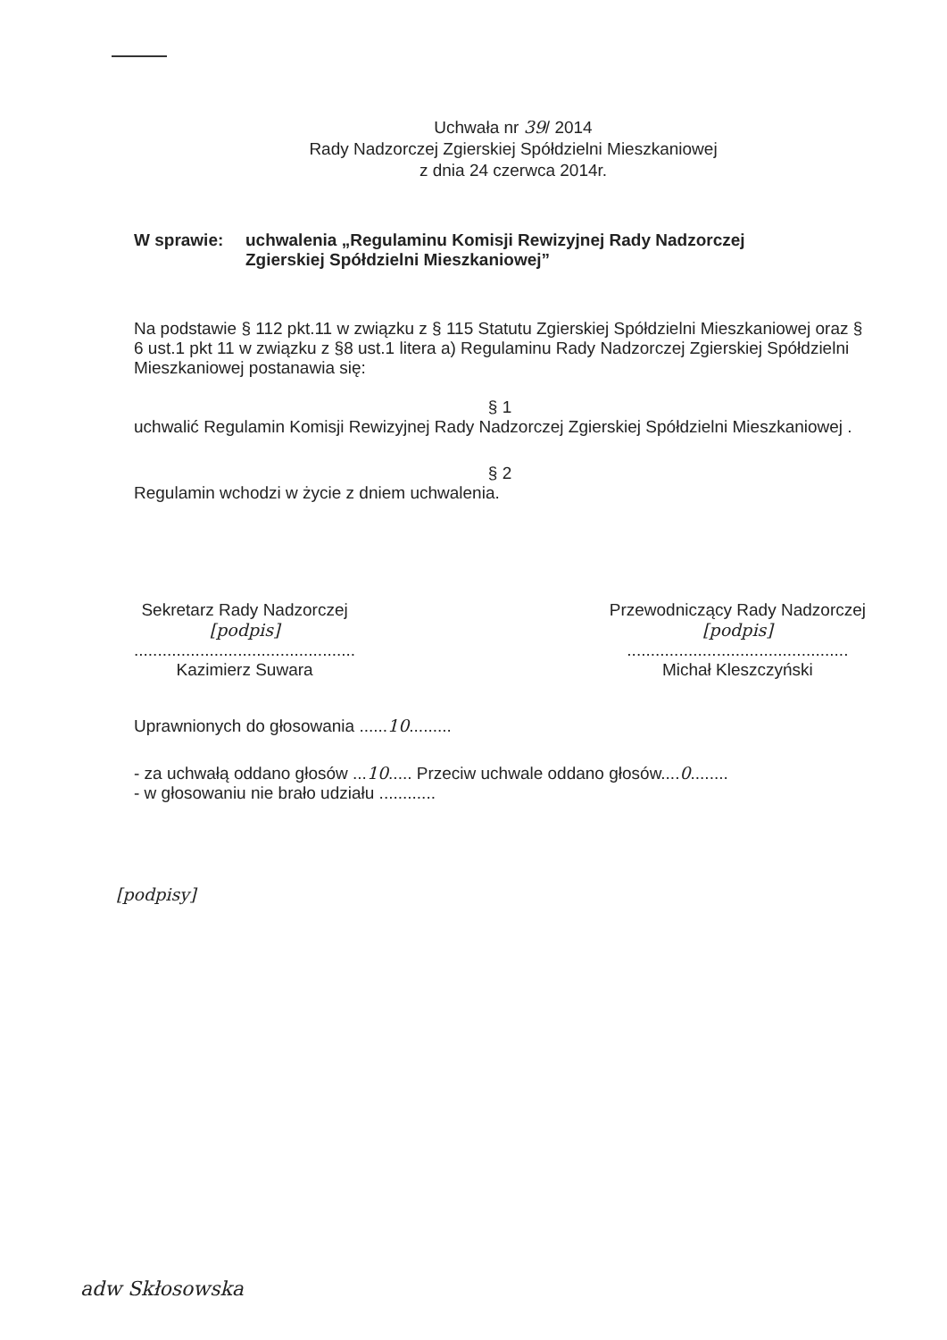Uchwała nr 39/ 2014
Rady Nadzorczej Zgierskiej Spółdzielni Mieszkaniowej
z dnia 24 czerwca 2014r.
W sprawie: uchwalenia „Regulaminu Komisji Rewizyjnej Rady Nadzorczej
Zgierskiej Spółdzielni Mieszkaniowej”
Na podstawie § 112 pkt.11 w związku z § 115 Statutu Zgierskiej Spółdzielni Mieszkaniowej oraz § 6 ust.1 pkt 11 w związku z §8 ust.1 litera a) Regulaminu Rady Nadzorczej Zgierskiej Spółdzielni Mieszkaniowej postanawia się:
§ 1
uchwalić Regulamin Komisji Rewizyjnej Rady Nadzorczej Zgierskiej Spółdzielni Mieszkaniowej .
§ 2
Regulamin wchodzi w życie z dniem uchwalenia.
Sekretarz Rady Nadzorczej
[podpis]
...............................................
Kazimierz Suwara
Przewodniczący Rady Nadzorczej
[podpis]
...............................................
Michał Kleszczyński
Uprawnionych do głosowania ......10.........
- za uchwałą oddano głosów ...10..... Przeciw uchwale oddano głosów....0........
- w głosowaniu nie brało udziału ............
[podpisy]
adw Skłosowska